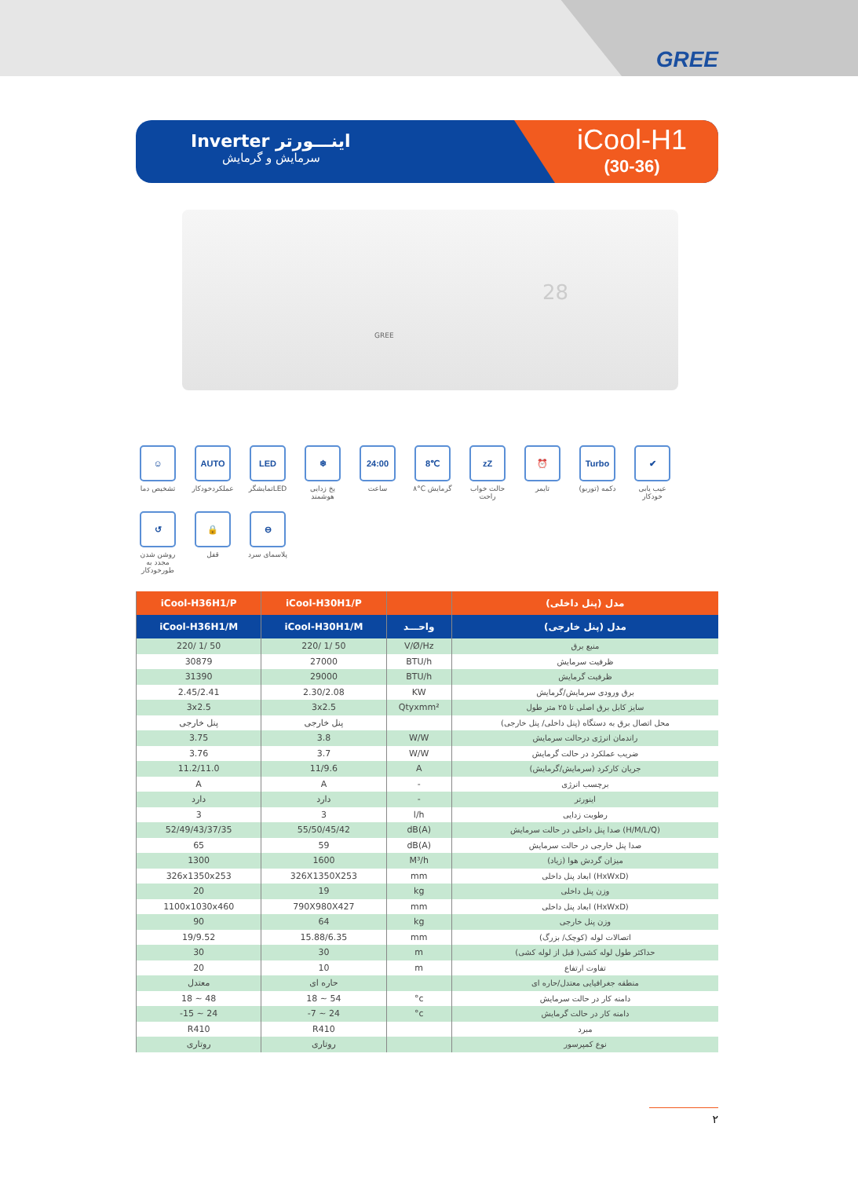GREE
Inverter اینـــورتر
سرمایش و گرمایش
iCool-H1
(30-36)
28
GREE
☺
تشخیص دما
AUTO
عملکردخودکار
LED
تمایشگرLED
❄
یخ زدایی هوشمند
24:00
ساعت
8℃
۸°C گرمایش
zZ
حالت خواب راحت
⏰
تایمر
Turbo
دکمه (توربو)
✔
عیب یابی خودکار
↺
روشن شدن مجدد به طورخودکار
🔒
قفل
⊖
پلاسمای سرد
| iCool-H36H1/P | iCool-H30H1/P | | مدل (پنل داخلی) |
| --- | --- | --- | --- |
| iCool-H36H1/M | iCool-H30H1/M | واحـــد | مدل (پنل خارجی) |
| 220/ 1/ 50 | 220/ 1/ 50 | V/Ø/Hz | منبع برق |
| 30879 | 27000 | BTU/h | ظرفیت سرمایش |
| 31390 | 29000 | BTU/h | ظرفیت گرمایش |
| 2.45/2.41 | 2.30/2.08 | KW | برق ورودی سرمایش/گرمایش |
| 3x2.5 | 3x2.5 | Qtyxmm² | سایز کابل برق اصلی تا ۲۵ متر طول |
| پنل خارجی | پنل خارجی | | محل اتصال برق به دستگاه (پنل داخلی/ پنل خارجی) |
| 3.75 | 3.8 | W/W | راندمان انرژی درحالت سرمایش |
| 3.76 | 3.7 | W/W | ضریب عملکرد در حالت گرمایش |
| 11.2/11.0 | 11/9.6 | A | جریان کارکرد (سرمایش/گرمایش) |
| A | A | - | برچسب انرژی |
| دارد | دارد | - | اینورتر |
| 3 | 3 | l/h | رطوبت زدایی |
| 52/49/43/37/35 | 55/50/45/42 | dB(A) | صدا پنل داخلی در حالت سرمایش (H/M/L/Q) |
| 65 | 59 | dB(A) | صدا پنل خارجی در حالت سرمایش |
| 1300 | 1600 | M³/h | میزان گردش هوا (زیاد) |
| 326x1350x253 | 326X1350X253 | mm | ابعاد پنل داخلی (HxWxD) |
| 20 | 19 | kg | وزن پنل داخلی |
| 1100x1030x460 | 790X980X427 | mm | ابعاد پنل داخلی (HxWxD) |
| 90 | 64 | kg | وزن پنل خارجی |
| 19/9.52 | 15.88/6.35 | mm | اتصالات لوله (کوچک/ بزرگ) |
| 30 | 30 | m | حداکثر طول لوله کشی( قبل از لوله کشی) |
| 20 | 10 | m | تفاوت ارتفاع |
| معتدل | حاره ای | | منطقه جغرافیایی معتدل/حاره ای |
| 18 ~ 48 | 18 ~ 54 | °c | دامنه کار در حالت سرمایش |
| -15 ~ 24 | -7 ~ 24 | °c | دامنه کار در حالت گرمایش |
| R410 | R410 | | مبرد |
| روتاری | روتاری | | نوع کمپرسور |
۲